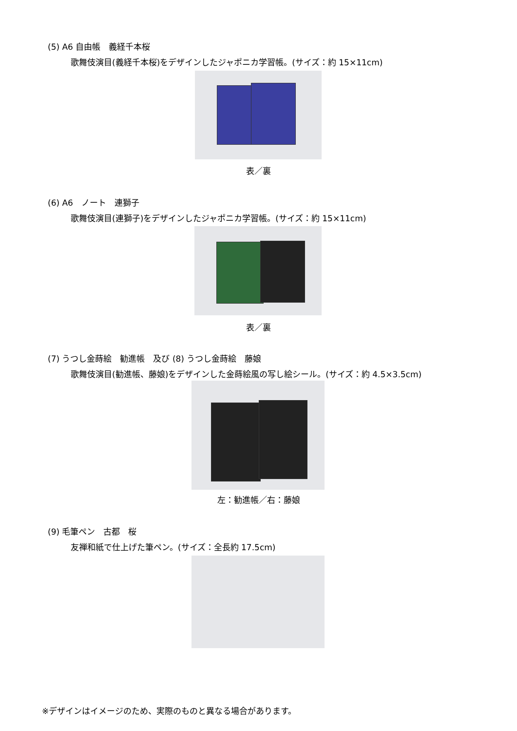(5) A6 自由帳　義経千本桜
歌舞伎演目(義経千本桜)をデザインしたジャポニカ学習帳。(サイズ：約 15×11cm)
表／裏
(6) A6　ノート　連獅子
歌舞伎演目(連獅子)をデザインしたジャポニカ学習帳。(サイズ：約 15×11cm)
表／裏
(7) うつし金蒔絵　勧進帳　及び (8) うつし金蒔絵　藤娘
歌舞伎演目(勧進帳、藤娘)をデザインした金蒔絵風の写し絵シール。(サイズ：約 4.5×3.5cm)
左：勧進帳／右：藤娘
(9) 毛筆ペン　古都　桜
友禅和紙で仕上げた筆ペン。(サイズ：全長約 17.5cm)
※デザインはイメージのため、実際のものと異なる場合があります。